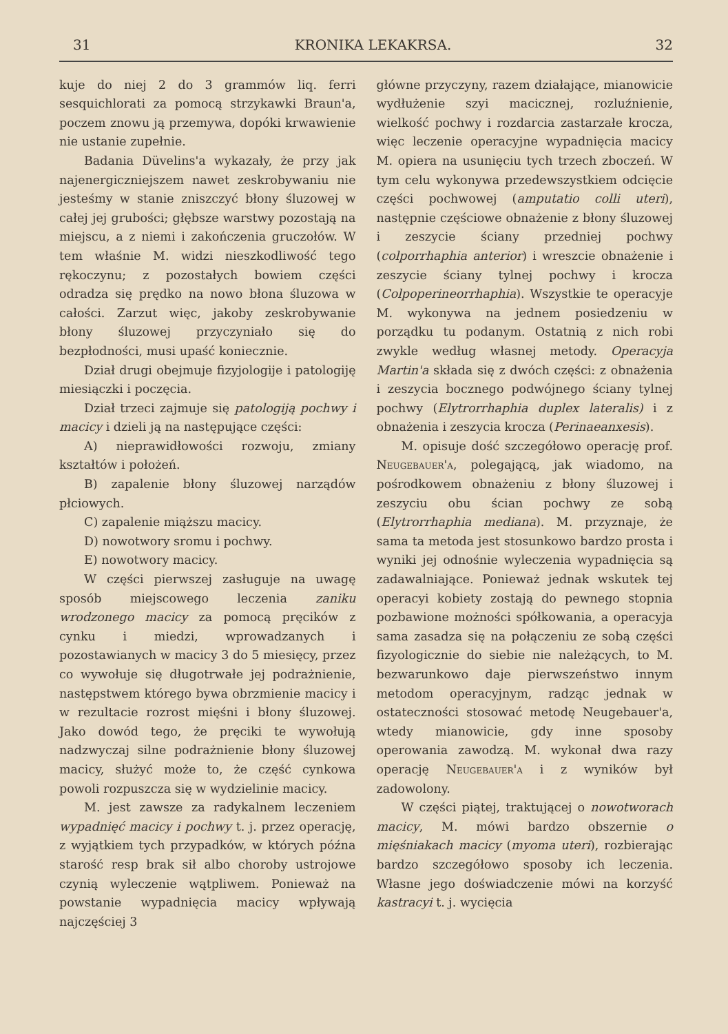31 KRONIKA LEKAKRSA. 32
kuje do niej 2 do 3 grammów liq. ferri sesquichlorati za pomocą strzykawki Braun'a, poczem znowu ją przemywa, dopóki krwawienie nie ustanie zupełnie.
Badania Düvelins'a wykazały, że przy jak najenergiczniejszem nawet zeskrobywaniu nie jesteśmy w stanie zniszczyć błony śluzowej w całej jej grubości; głębsze warstwy pozostają na miejscu, a z niemi i zakończenia gruczołów. W tem właśnie M. widzi nieszkodliwość tego rękoczynu; z pozostałych bowiem części odradza się prędko na nowo błona śluzowa w całości. Zarzut więc, jakoby zeskrobywanie błony śluzowej przyczyniało się do bezpłodności, musi upaść koniecznie.
Dział drugi obejmuje fizyjologije i patologiję miesiączki i poczęcia.
Dział trzeci zajmuje się patologiją pochwy i macicy i dzieli ją na następujące części:
A) nieprawidłowości rozwoju, zmiany kształtów i położeń.
B) zapalenie błony śluzowej narządów płciowych.
C) zapalenie miąższu macicy.
D) nowotwory sromu i pochwy.
E) nowotwory macicy.
W części pierwszej zasługuje na uwagę sposób miejscowego leczenia zaniku wrodzonego macicy za pomocą pręcików z cynku i miedzi, wprowadzanych i pozostawianych w macicy 3 do 5 miesięcy, przez co wywołuje się długotrwałe jej podrażnienie, następstwem którego bywa obrzmienie macicy i w rezultacie rozrost mięśni i błony śluzowej. Jako dowód tego, że pręciki te wywołują nadzwyczaj silne podrażnienie błony śluzowej macicy, służyć może to, że część cynkowa powoli rozpuszcza się w wydzielinie macicy.
M. jest zawsze za radykalnem leczeniem wypadnięć macicy i pochwy t. j. przez operację, z wyjątkiem tych przypadków, w których późna starość resp brak sił albo choroby ustrojowe czynią wyleczenie wątpliwem. Ponieważ na powstanie wypadnięcia macicy wpływają najczęściej 3
główne przyczyny, razem działające, mianowicie wydłużenie szyi macicznej, rozluźnienie, wielkość pochwy i rozdarcia zastarzałe krocza, więc leczenie operacyjne wypadnięcia macicy M. opiera na usunięciu tych trzech zboczeń. W tym celu wykonywa przedewszystkiem odcięcie części pochwowej (amputatio colli uteri), następnie częściowe obnażenie z błony śluzowej i zeszycie ściany przedniej pochwy (colporrhaphia anterior) i wreszcie obnażenie i zeszycie ściany tylnej pochwy i krocza (Colpoperineorrhaphia). Wszystkie te operacyje M. wykonywa na jednem posiedzeniu w porządku tu podanym. Ostatnią z nich robi zwykle według własnej metody. Operacyja Martin'a składa się z dwóch części: z obnażenia i zeszycia bocznego podwójnego ściany tylnej pochwy (Elytrorrhaphia duplex lateralis) i z obnażenia i zeszycia krocza (Perinaeanxesis).
M. opisuje dość szczegółowo operację prof. Neugebauer'a, polegającą, jak wiadomo, na pośrodkowem obnażeniu z błony śluzowej i zeszyciu obu ścian pochwy ze sobą (Elytrorrhaphia mediana). M. przyznaje, że sama ta metoda jest stosunkowo bardzo prosta i wyniki jej odnośnie wyleczenia wypadnięcia są zadawalniające. Ponieważ jednak wskutek tej operacyi kobiety zostają do pewnego stopnia pozbawione możności spółkowania, a operacyja sama zasadza się na połączeniu ze sobą części fizyologicznie do siebie nie należących, to M. bezwarunkowo daje pierwszeństwo innym metodom operacyjnym, radząc jednak w ostateczności stosować metodę Neugebauer'a, wtedy mianowicie, gdy inne sposoby operowania zawodzą. M. wykonał dwa razy operację Neugebauer'a i z wyników był zadowolony.
W części piątej, traktującej o nowotworach macicy, M. mówi bardzo obszernie o mięśniakach macicy (myoma uteri), rozbierając bardzo szczegółowo sposoby ich leczenia. Własne jego doświadczenie mówi na korzyść kastracyi t. j. wycięcia